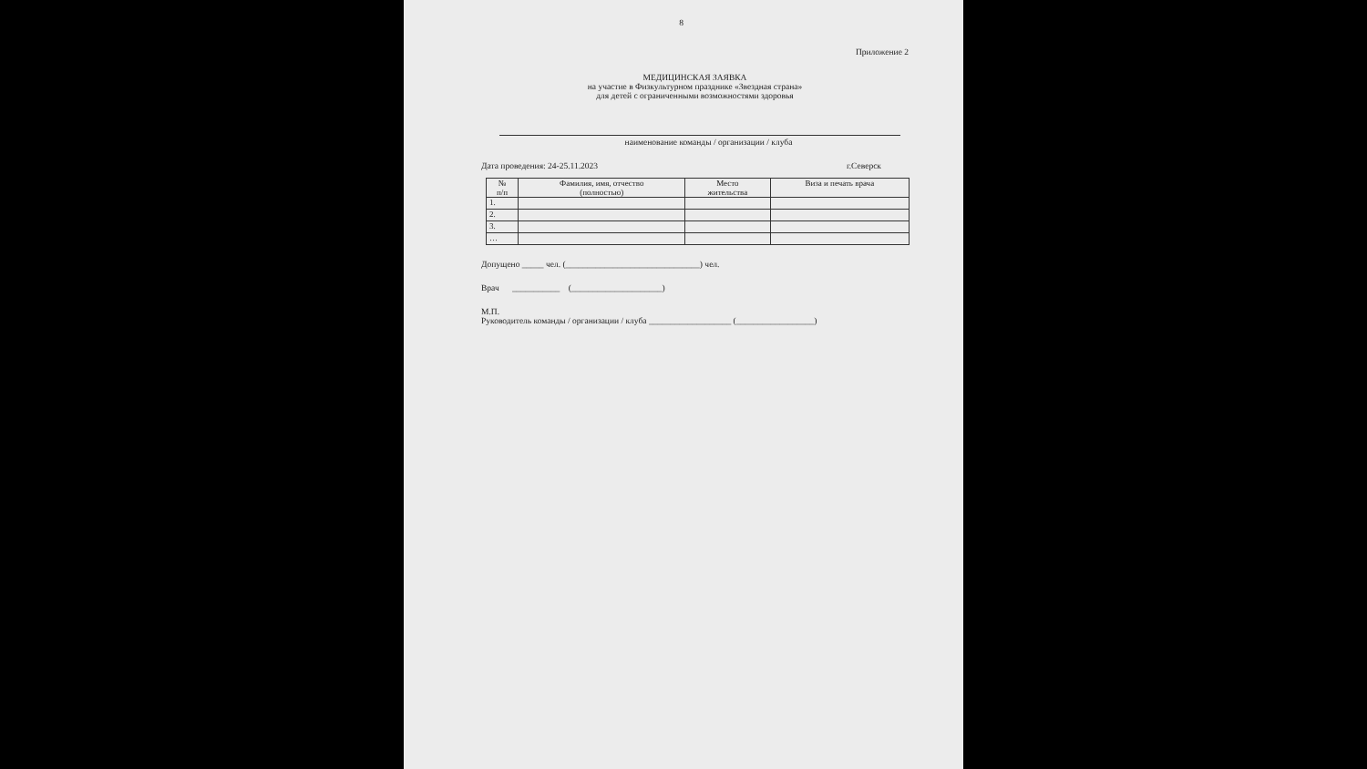8
Приложение 2
МЕДИЦИНСКАЯ ЗАЯВКА
на участие в Физкультурном празднике «Звездная страна»
для детей с ограниченными возможностями здоровья
наименование команды / организации / клуба
Дата проведения: 24-25.11.2023 г.Северск
| № п/п | Фамилия, имя, отчество (полностью) | Место жительства | Виза и печать врача |
| --- | --- | --- | --- |
| 1. | | | |
| 2. | | | |
| 3. | | | |
| … | | | |
Допущено _____ чел. (_______________________________) чел.
Врач ___________ (_____________________)
М.П.
Руководитель команды / организации / клуба ___________________ (__________________)